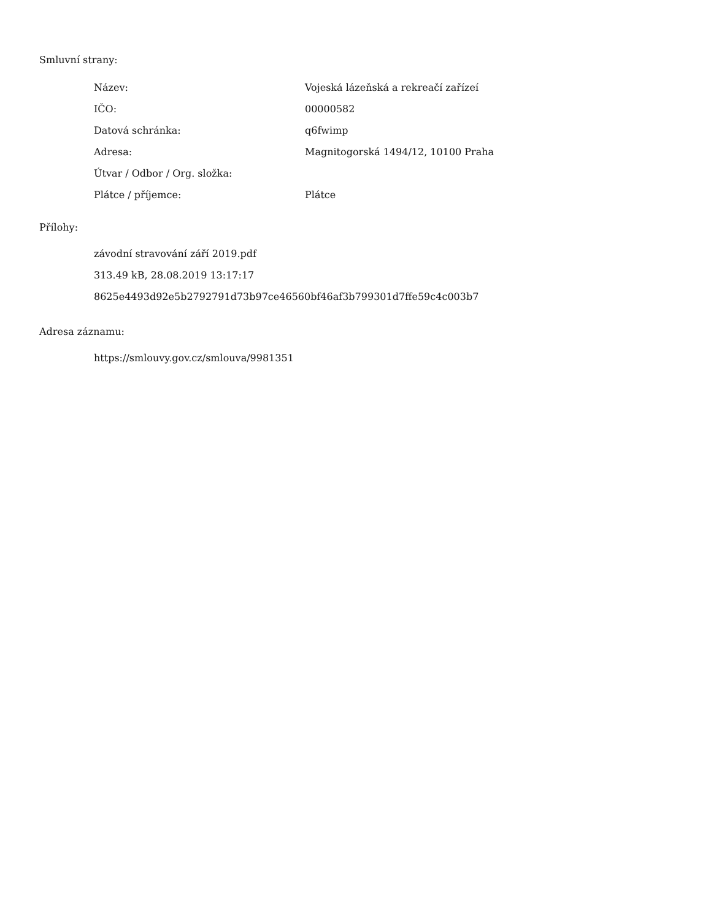Smluvní strany:
| Název: | Vojeská lázeňská a rekreačí zařízeí |
| IČO: | 00000582 |
| Datová schránka: | q6fwimp |
| Adresa: | Magnitogorská 1494/12, 10100 Praha |
| Útvar / Odbor / Org. složka: | |
| Plátce / příjemce: | Plátce |
Přílohy:
závodní stravování září 2019.pdf
313.49 kB, 28.08.2019 13:17:17
8625e4493d92e5b2792791d73b97ce46560bf46af3b799301d7ffe59c4c003b7
Adresa záznamu:
https://smlouvy.gov.cz/smlouva/9981351